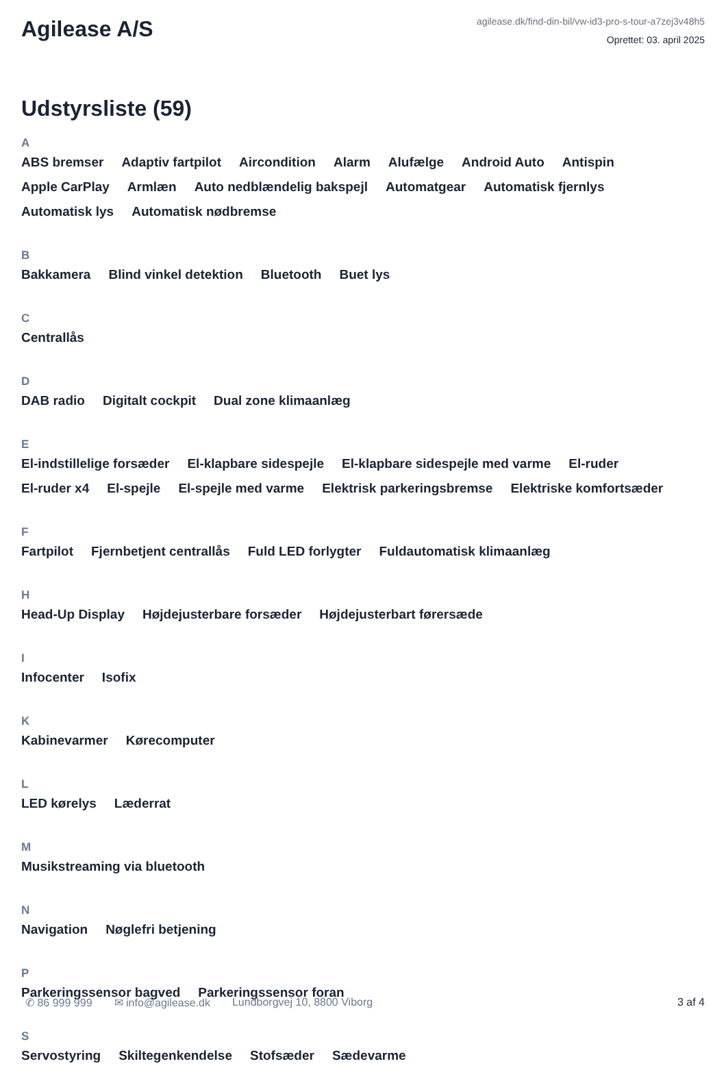Agilease A/S
agilease.dk/find-din-bil/vw-id3-pro-s-tour-a7zej3v48h5
Oprettet: 03. april 2025
Udstyrsliste (59)
A
ABS bremser Adaptiv fartpilot Aircondition Alarm Alufælge Android Auto Antispin Apple CarPlay Armlæn Auto nedblændelig bakspejl Automatgear Automatisk fjernlys Automatisk lys Automatisk nødbremse
B
Bakkamera Blind vinkel detektion Bluetooth Buet lys
C
Centrallås
D
DAB radio Digitalt cockpit Dual zone klimaanlæg
E
El-indstillelige forsæder El-klapbare sidespejle El-klapbare sidespejle med varme El-ruder El-ruder x4 El-spejle El-spejle med varme Elektrisk parkeringsbremse Elektriske komfortsæder
F
Fartpilot Fjernbetjent centrallås Fuld LED forlygter Fuldautomatisk klimaanlæg
H
Head-Up Display Højdejusterbare forsæder Højdejusterbart førersæde
I
Infocenter Isofix
K
Kabinevarmer Kørecomputer
L
LED kørelys Læderrat
M
Musikstreaming via bluetooth
N
Navigation Nøglefri betjening
P
Parkeringssensor bagved Parkeringssensor foran
S
Servostyring Skiltegenkendelse Stofsæder Sædevarme
✆ 86 999 999 ✉ info@agilease.dk Lundborgvej 10, 8800 Viborg 3 af 4